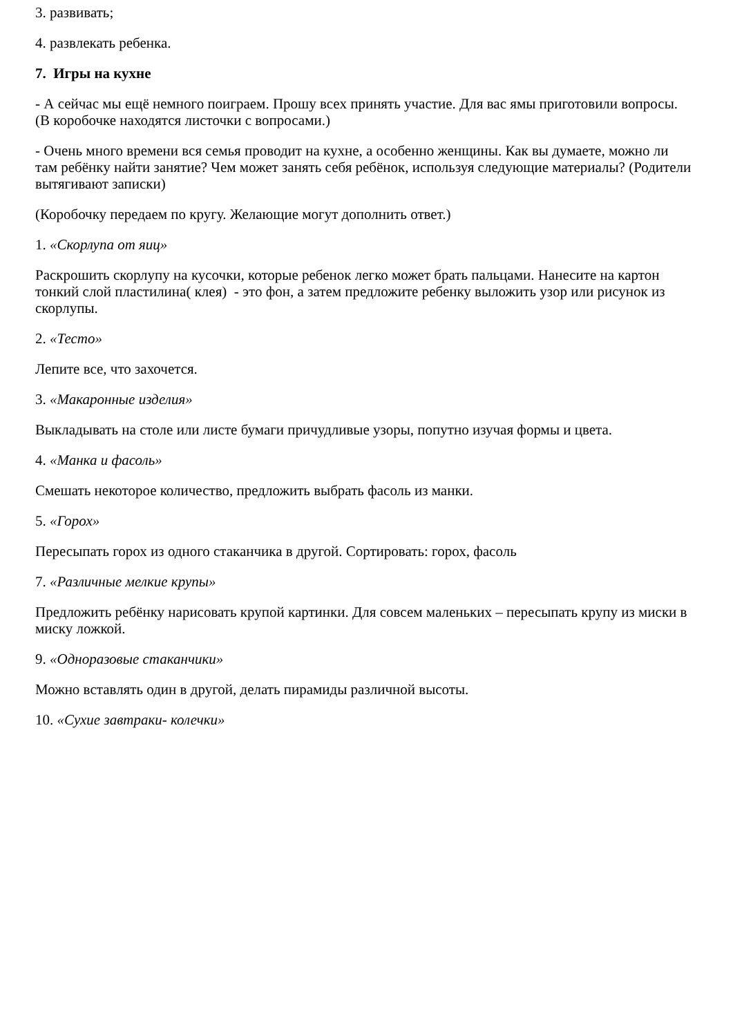3. развивать;
4. развлекать ребенка.
7. Игры на кухне
- А сейчас мы ещё немного поиграем. Прошу всех принять участие. Для вас ямы приготовили вопросы. (В коробочке находятся листочки с вопросами.)
- Очень много времени вся семья проводит на кухне, а особенно женщины. Как вы думаете, можно ли там ребёнку найти занятие? Чем может занять себя ребёнок, используя следующие материалы? (Родители вытягивают записки)
(Коробочку передаем по кругу. Желающие могут дополнить ответ.)
1. «Скорлупа от яиц»
Раскрошить скорлупу на кусочки, которые ребенок легко может брать пальцами. Нанесите на картон тонкий слой пластилина( клея) - это фон, а затем предложите ребенку выложить узор или рисунок из скорлупы.
2. «Тесто»
Лепите все, что захочется.
3. «Макаронные изделия»
Выкладывать на столе или листе бумаги причудливые узоры, попутно изучая формы и цвета.
4. «Манка и фасоль»
Смешать некоторое количество, предложить выбрать фасоль из манки.
5. «Горох»
Пересыпать горох из одного стаканчика в другой. Сортировать: горох, фасоль
7. «Различные мелкие крупы»
Предложить ребёнку нарисовать крупой картинки. Для совсем маленьких – пересыпать крупу из миски в миску ложкой.
9. «Одноразовые стаканчики»
Можно вставлять один в другой, делать пирамиды различной высоты.
10. «Сухие завтраки- колечки»